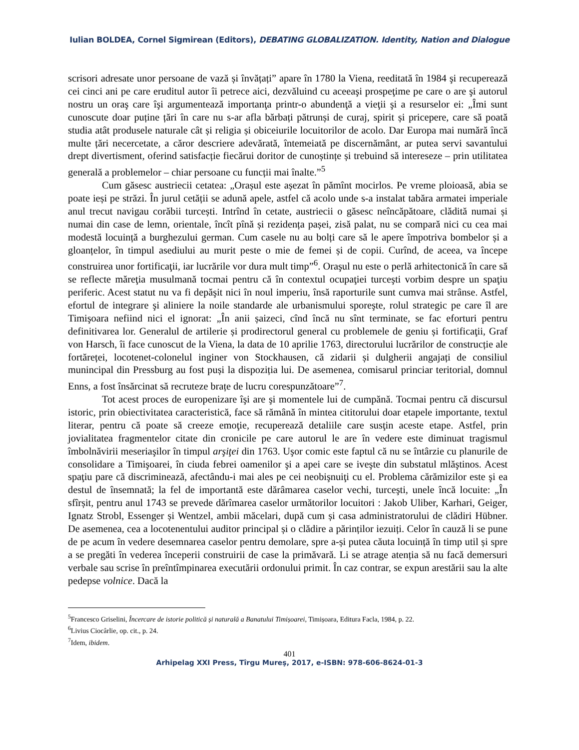Iulian BOLDEA, Cornel Sigmirean (Editors), DEBATING GLOBALIZATION. Identity, Nation and Dialogue
scrisori adresate unor persoane de vază și învățați” apare în 1780 la Viena, reeditată în 1984 şi recuperează cei cinci ani pe care eruditul autor îi petrece aici, dezvăluind cu aceeaşi prospeţime pe care o are şi autorul nostru un oraş care îşi argumentează importanţa printr-o abundenţă a vieţii şi a resurselor ei: „Îmi sunt cunoscute doar puține țări în care nu s-ar afla bărbați pătrunși de curaj, spirit și pricepere, care să poată studia atât produsele naturale cât și religia și obiceiurile locuitorilor de acolo. Dar Europa mai numără încă multe țări necercetate, a căror descriere adevărată, întemeiată pe discernământ, ar putea servi savantului drept divertisment, oferind satisfacție fiecărui doritor de cunoștințe și trebuind să intereseze – prin utilitatea generală a problemelor – chiar persoane cu funcții mai înalte.”<sup>5</sup>
Cum găsesc austriecii cetatea: „Orașul este așezat în pămînt mocirlos. Pe vreme ploioasă, abia se poate ieși pe străzi. În jurul cetății se adună apele, astfel că acolo unde s-a instalat tabăra armatei imperiale anul trecut navigau corăbii turcești. Intrînd în cetate, austriecii o găsesc neîncăpătoare, clădită numai și numai din case de lemn, orientale, încît pînă și rezidența pașei, zisă palat, nu se compară nici cu cea mai modestă locuință a burghezului german. Cum casele nu au bolți care să le apere împotriva bombelor și a gloanțelor, în timpul asediului au murit peste o mie de femei și de copii. Curînd, de aceea, va începe construirea unor fortificaţii, iar lucrările vor dura mult timp”<sup>6</sup>. Oraşul nu este o perlă arhitectonică în care să se reflecte măreţia musulmană tocmai pentru că în contextul ocupaţiei turceşti vorbim despre un spaţiu periferic. Acest statut nu va fi depăşit nici în noul imperiu, însă raporturile sunt cumva mai strânse. Astfel, efortul de integrare şi aliniere la noile standarde ale urbanismului sporeşte, rolul strategic pe care îl are Timişoara nefiind nici el ignorat: „În anii șaizeci, cînd încă nu sînt terminate, se fac eforturi pentru definitivarea lor. Generalul de artilerie și prodirectorul general cu problemele de geniu și fortificaţii, Graf von Harsch, îi face cunoscut de la Viena, la data de 10 aprilie 1763, directorului lucrărilor de construcție ale fortăreței, locotenet-colonelul inginer von Stockhausen, că zidarii și dulgherii angajați de consiliul munincipal din Pressburg au fost puși la dispoziția lui. De asemenea, comisarul princiar teritorial, domnul Enns, a fost însărcinat să recruteze brațe de lucru corespunzătoare”<sup>7</sup>.
Tot acest proces de europenizare îşi are şi momentele lui de cumpănă. Tocmai pentru că discursul istoric, prin obiectivitatea caracteristică, face să rămână în mintea cititorului doar etapele importante, textul literar, pentru că poate să creeze emoţie, recuperează detaliile care susţin aceste etape. Astfel, prin jovialitatea fragmentelor citate din cronicile pe care autorul le are în vedere este diminuat tragismul îmbolnăvirii meseriaşilor în timpul arşiţei din 1763. Uşor comic este faptul că nu se întârzie cu planurile de consolidare a Timişoarei, în ciuda febrei oamenilor şi a apei care se iveşte din substatul mlăştinos. Acest spaţiu pare că discriminează, afectându-i mai ales pe cei neobişnuiţi cu el. Problema cărămizilor este şi ea destul de însemnată; la fel de importantă este dărâmarea caselor vechi, turceşti, unele încă locuite: „În sfîrșit, pentru anul 1743 se prevede dărîmarea caselor următorilor locuitori : Jakob Uliber, Karhari, Geiger, Ignatz Strobl, Essenger și Wentzel, ambii măcelari, după cum și casa administratorului de clădiri Hübner. De asemenea, cea a locotenentului auditor principal și o clădire a părinților iezuiți. Celor în cauză li se pune de pe acum în vedere desemnarea caselor pentru demolare, spre a-și putea căuta locuință în timp util și spre a se pregăti în vederea începerii construirii de case la primăvară. Li se atrage atenția să nu facă demersuri verbale sau scrise în preîntîmpinarea executării ordonului primit. În caz contrar, se expun arestării sau la alte pedepse volnice. Dacă la
<sup>5</sup> Francesco Griselini, Încercare de istorie politică și naturală a Banatului Timișoarei, Timișoara, Editura Facla, 1984, p. 22.
<sup>6</sup> Livius Ciocârlie, op. cit., p. 24.
<sup>7</sup> Idem, ibidem.
401
Arhipelag XXI Press, Tîrgu Mureş, 2017, e-ISBN: 978-606-8624-01-3